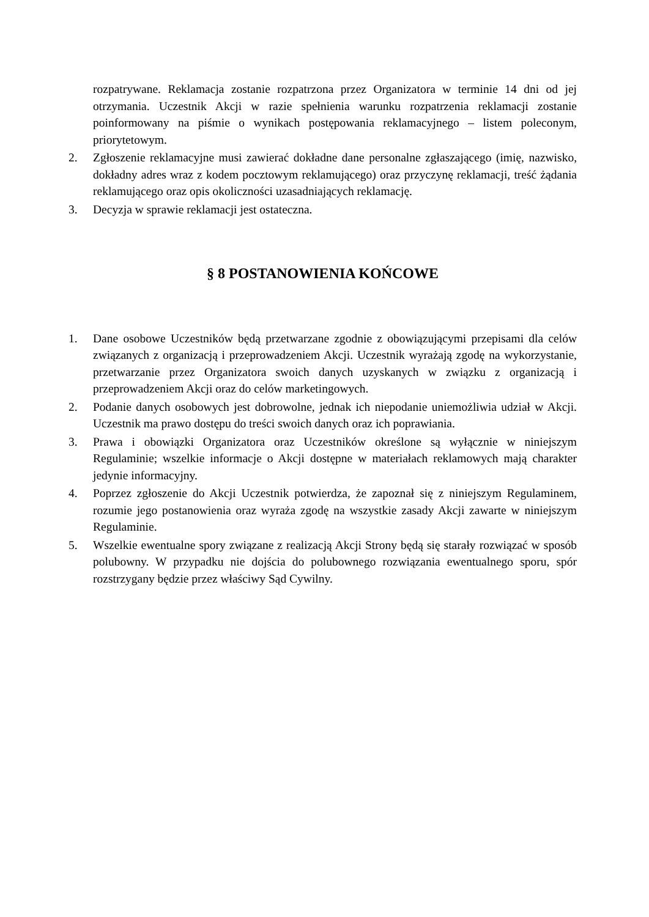rozpatrywane. Reklamacja zostanie rozpatrzona przez Organizatora w terminie 14 dni od jej otrzymania. Uczestnik Akcji w razie spełnienia warunku rozpatrzenia reklamacji zostanie poinformowany na piśmie o wynikach postępowania reklamacyjnego – listem poleconym, priorytetowym.
2. Zgłoszenie reklamacyjne musi zawierać dokładne dane personalne zgłaszającego (imię, nazwisko, dokładny adres wraz z kodem pocztowym reklamującego) oraz przyczynę reklamacji, treść żądania reklamującego oraz opis okoliczności uzasadniających reklamację.
3. Decyzja w sprawie reklamacji jest ostateczna.
§ 8 POSTANOWIENIA KOŃCOWE
1. Dane osobowe Uczestników będą przetwarzane zgodnie z obowiązującymi przepisami dla celów związanych z organizacją i przeprowadzeniem Akcji. Uczestnik wyrażają zgodę na wykorzystanie, przetwarzanie przez Organizatora swoich danych uzyskanych w związku z organizacją i przeprowadzeniem Akcji oraz do celów marketingowych.
2. Podanie danych osobowych jest dobrowolne, jednak ich niepodanie uniemożliwia udział w Akcji. Uczestnik ma prawo dostępu do treści swoich danych oraz ich poprawiania.
3. Prawa i obowiązki Organizatora oraz Uczestników określone są wyłącznie w niniejszym Regulaminie; wszelkie informacje o Akcji dostępne w materiałach reklamowych mają charakter jedynie informacyjny.
4. Poprzez zgłoszenie do Akcji Uczestnik potwierdza, że zapoznał się z niniejszym Regulaminem, rozumie jego postanowienia oraz wyraża zgodę na wszystkie zasady Akcji zawarte w niniejszym Regulaminie.
5. Wszelkie ewentualne spory związane z realizacją Akcji Strony będą się starały rozwiązać w sposób polubowny. W przypadku nie dojścia do polubownego rozwiązania ewentualnego sporu, spór rozstrzygany będzie przez właściwy Sąd Cywilny.